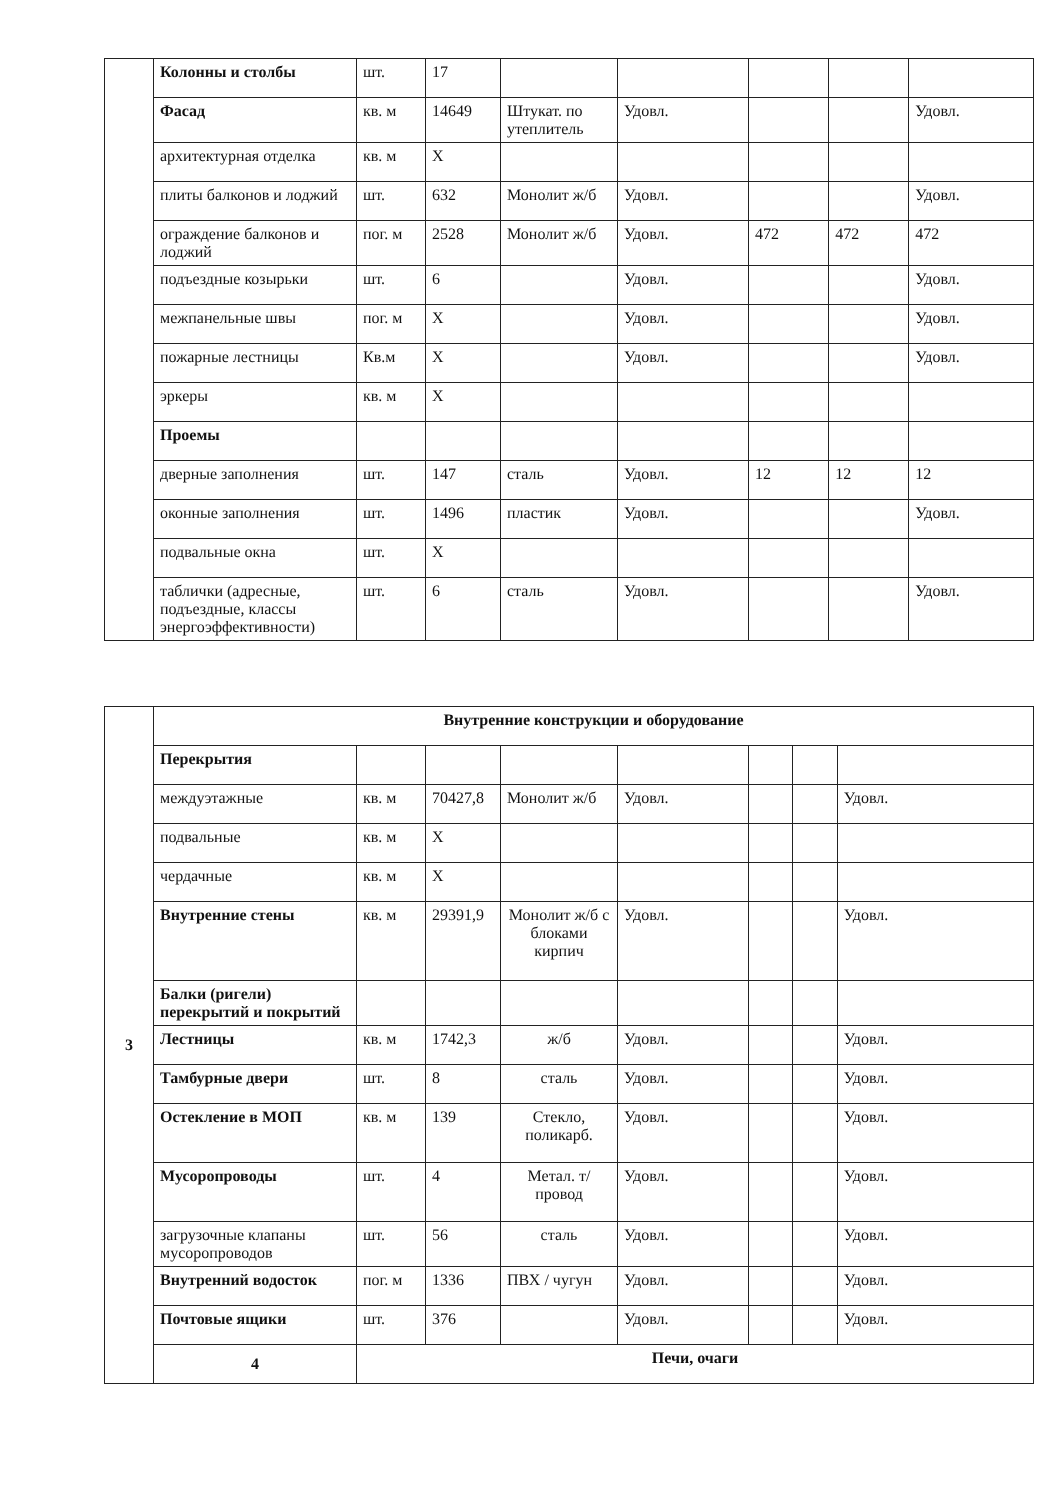| | Колонны и столбы | шт. | 17 | | | | | |
| | Фасад | кв. м | 14649 | Штукат. по утеплитель | Удовл. | | | Удовл. |
| | архитектурная отделка | кв. м | X | | | | | |
| | плиты балконов и лоджий | шт. | 632 | Монолит ж/б | Удовл. | | | Удовл. |
| | ограждение балконов и лоджий | пог. м | 2528 | Монолит ж/б | Удовл. | 472 | 472 | 472 |
| | подъездные козырьки | шт. | 6 | | Удовл. | | | Удовл. |
| | межпанельные швы | пог. м | X | | Удовл. | | | Удовл. |
| | пожарные лестницы | Кв.м | X | | Удовл. | | | Удовл. |
| | эркеры | кв. м | X | | | | | |
| | Проемы | | | | | | | |
| | дверные заполнения | шт. | 147 | сталь | Удовл. | 12 | 12 | 12 |
| | оконные заполнения | шт. | 1496 | пластик | Удовл. | | | Удовл. |
| | подвальные окна | шт. | X | | | | | |
| | таблички (адресные, подъездные, классы энергоэффективности) | шт. | 6 | сталь | Удовл. | | | Удовл. |
| 3 | Внутренние конструкции и оборудование | | | | | | | |
| | Перекрытия | | | | | | | |
| | междуэтажные | кв. м | 70427,8 | Монолит ж/б | Удовл. | | | Удовл. |
| | подвальные | кв. м | X | | | | | |
| | чердачные | кв. м | X | | | | | |
| | Внутренние стены | кв. м | 29391,9 | Монолит ж/б с блоками кирпич | Удовл. | | | Удовл. |
| | Балки (ригели) перекрытий и покрытий | | | | | | | |
| | Лестницы | кв. м | 1742,3 | ж/б | Удовл. | | | Удовл. |
| | Тамбурные двери | шт. | 8 | сталь | Удовл. | | | Удовл. |
| | Остекление в МОП | кв. м | 139 | Стекло, поликарб. | Удовл. | | | Удовл. |
| | Мусоропроводы | шт. | 4 | Метал. т/провод | Удовл. | | | Удовл. |
| | загрузочные клапаны мусоропроводов | шт. | 56 | сталь | Удовл. | | | Удовл. |
| | Внутренний водосток | пог. м | 1336 | ПВХ / чугун | Удовл. | | | Удовл. |
| | Почтовые ящики | шт. | 376 | | Удовл. | | | Удовл. |
| | 4 | Печи, очаги | | | | | | |